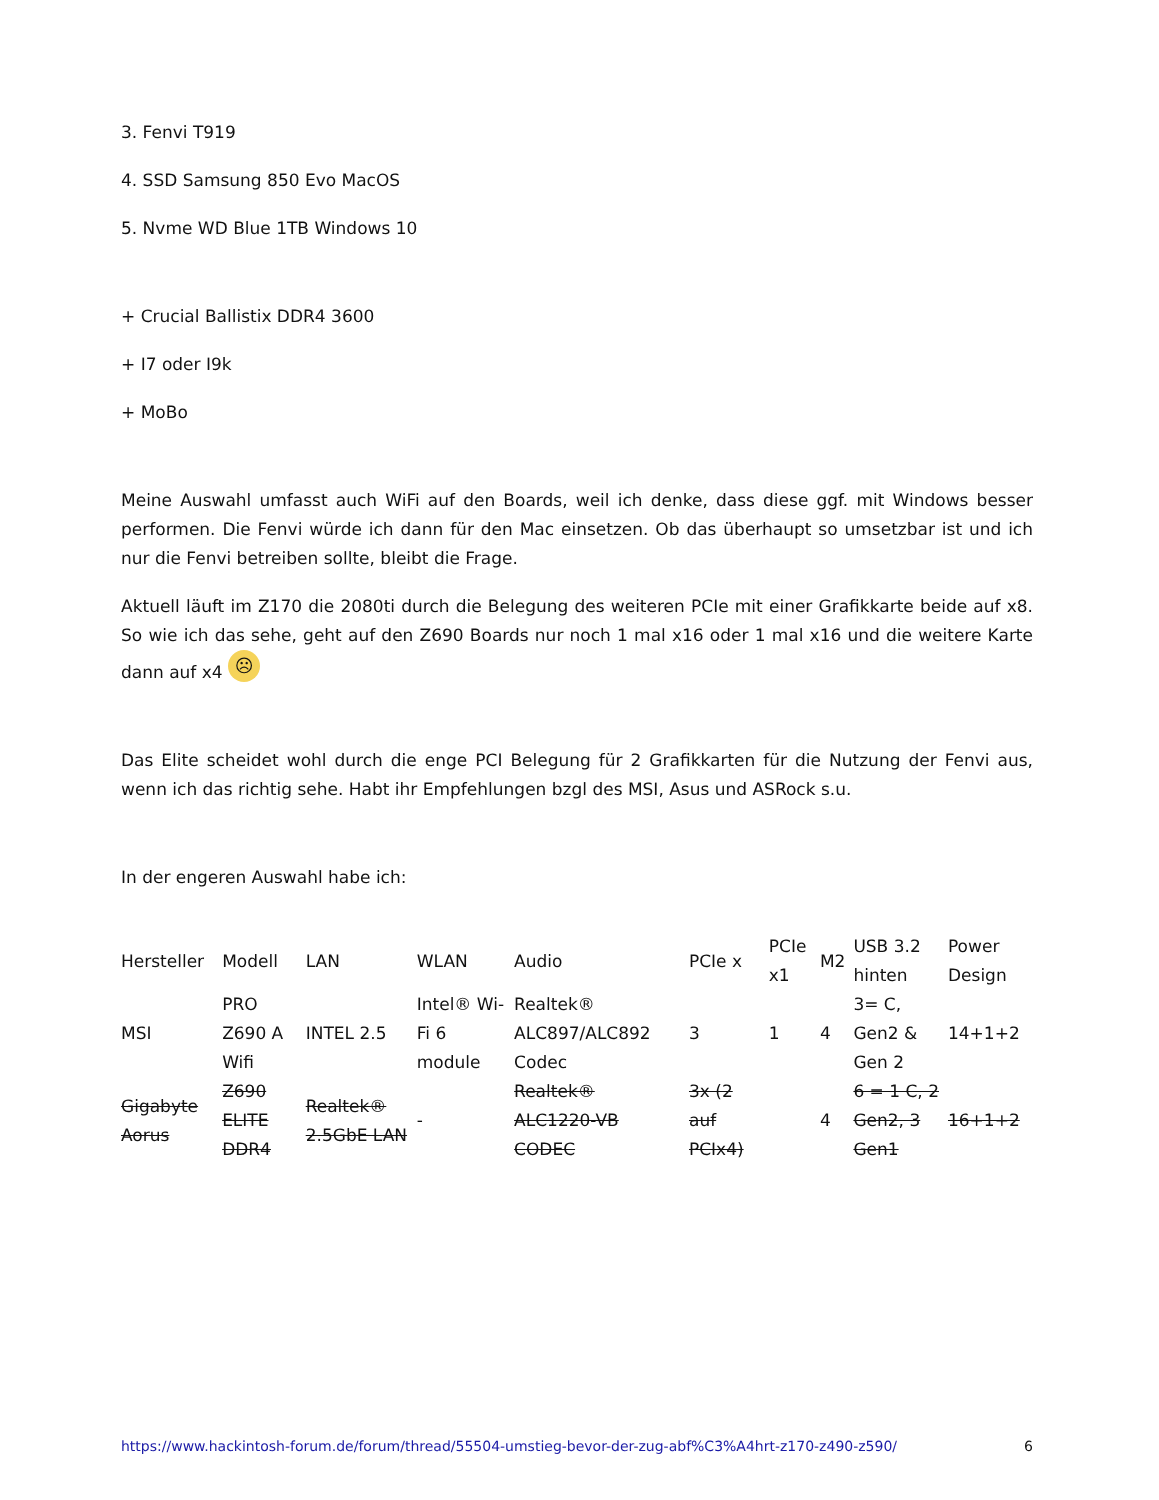3. Fenvi T919
4. SSD Samsung 850 Evo MacOS
5. Nvme WD Blue 1TB Windows 10
+ Crucial Ballistix DDR4 3600
+ I7 oder I9k
+ MoBo
Meine Auswahl umfasst auch WiFi auf den Boards, weil ich denke, dass diese ggf. mit Windows besser performen. Die Fenvi würde ich dann für den Mac einsetzen. Ob das überhaupt so umsetzbar ist und ich nur die Fenvi betreiben sollte, bleibt die Frage.
Aktuell läuft im Z170 die 2080ti durch die Belegung des weiteren PCIe mit einer Grafikkarte beide auf x8. So wie ich das sehe, geht auf den Z690 Boards nur noch 1 mal x16 oder 1 mal x16 und die weitere Karte dann auf x4 ☹
Das Elite scheidet wohl durch die enge PCI Belegung für 2 Grafikkarten für die Nutzung der Fenvi aus, wenn ich das richtig sehe. Habt ihr Empfehlungen bzgl des MSI, Asus und ASRock s.u.
In der engeren Auswahl habe ich:
| Hersteller | Modell | LAN | WLAN | Audio | PCIe x | PCIe x1 | M2 | USB 3.2 hinten | Power Design |
| MSI | PRO Z690 A Wifi | INTEL 2.5 | Intel® Wi-Fi 6 module | Realtek® ALC897/ALC892 Codec | 3 | 1 | 4 | 3= C, Gen2 & Gen 2 | 14+1+2 |
| Gigabyte Aorus | Z690 ELITE DDR4 | Realtek® 2.5GbE LAN | - | Realtek® ALC1220-VB CODEC | 3x (2 auf PCIx4) | | 4 | 6 = 1 C, 2 Gen2, 3 Gen1 | 16+1+2 |
https://www.hackintosh-forum.de/forum/thread/55504-umstieg-bevor-der-zug-abf%C3%A4hrt-z170-z490-z590/ 6